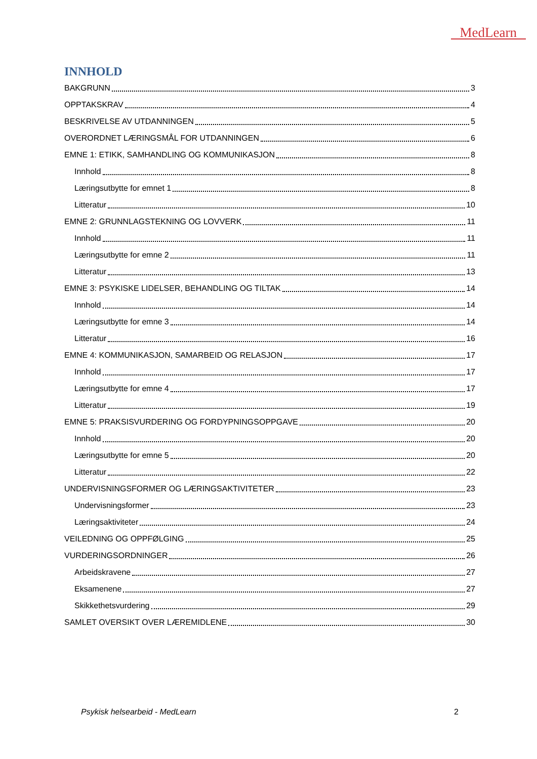MedLearn
INNHOLD
BAKGRUNN 3
OPPTAKSKRAV 4
BESKRIVELSE AV UTDANNINGEN 5
OVERORDNET LÆRINGSMÅL FOR UTDANNINGEN 6
EMNE 1: ETIKK, SAMHANDLING OG KOMMUNIKASJON 8
Innhold 8
Læringsutbytte for emnet 1 8
Litteratur 10
EMNE 2: GRUNNLAGSTEKNING OG LOVVERK 11
Innhold 11
Læringsutbytte for emne 2 11
Litteratur 13
EMNE 3: PSYKISKE LIDELSER, BEHANDLING OG TILTAK 14
Innhold 14
Læringsutbytte for emne 3 14
Litteratur 16
EMNE 4: KOMMUNIKASJON, SAMARBEID OG RELASJON 17
Innhold 17
Læringsutbytte for emne 4 17
Litteratur 19
EMNE 5: PRAKSISVURDERING OG FORDYPNINGSOPPGAVE 20
Innhold 20
Læringsutbytte for emne 5 20
Litteratur 22
UNDERVISNINGSFORMER OG LÆRINGSAKTIVITETER 23
Undervisningsformer 23
Læringsaktiviteter 24
VEILEDNING OG OPPFØLGING 25
VURDERINGSORDNINGER 26
Arbeidskravene 27
Eksamenene 27
Skikkethetsvurdering 29
SAMLET OVERSIKT OVER LÆREMIDLENE 30
Psykisk helsearbeid - MedLearn 2